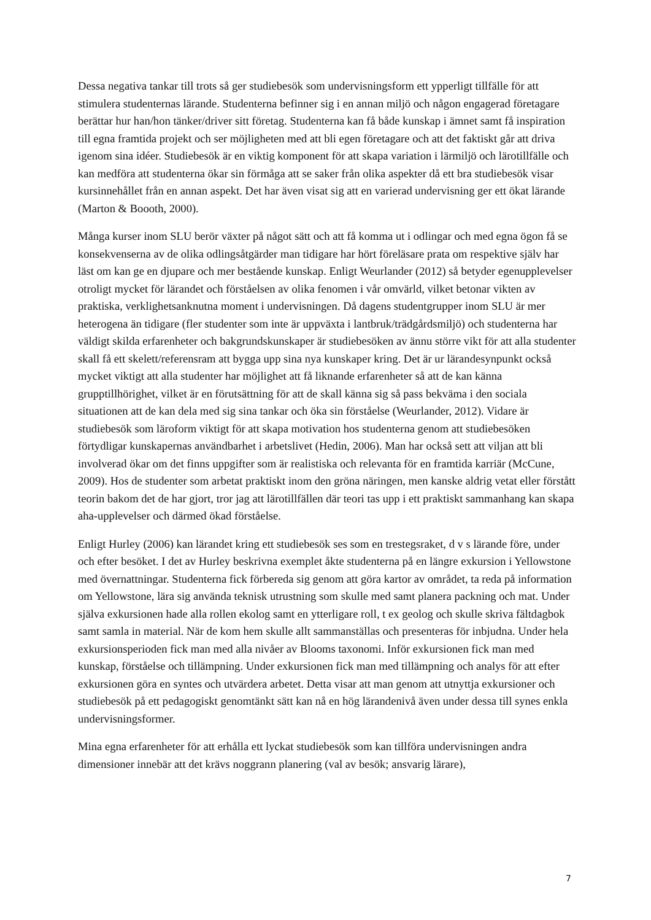Dessa negativa tankar till trots så ger studiebesök som undervisningsform ett ypperligt tillfälle för att stimulera studenternas lärande. Studenterna befinner sig i en annan miljö och någon engagerad företagare berättar hur han/hon tänker/driver sitt företag. Studenterna kan få både kunskap i ämnet samt få inspiration till egna framtida projekt och ser möjligheten med att bli egen företagare och att det faktiskt går att driva igenom sina idéer. Studiebesök är en viktig komponent för att skapa variation i lärmiljö och lärotillfälle och kan medföra att studenterna ökar sin förmåga att se saker från olika aspekter då ett bra studiebesök visar kursinnehållet från en annan aspekt. Det har även visat sig att en varierad undervisning ger ett ökat lärande (Marton & Boooth, 2000).
Många kurser inom SLU berör växter på något sätt och att få komma ut i odlingar och med egna ögon få se konsekvenserna av de olika odlingsåtgärder man tidigare har hört föreläsare prata om respektive själv har läst om kan ge en djupare och mer bestående kunskap. Enligt Weurlander (2012) så betyder egenupplevelser otroligt mycket för lärandet och förståelsen av olika fenomen i vår omvärld, vilket betonar vikten av praktiska, verklighetsanknutna moment i undervisningen. Då dagens studentgrupper inom SLU är mer heterogena än tidigare (fler studenter som inte är uppväxta i lantbruk/trädgårdsmiljö) och studenterna har väldigt skilda erfarenheter och bakgrundskunskaper är studiebesöken av ännu större vikt för att alla studenter skall få ett skelett/referensram att bygga upp sina nya kunskaper kring. Det är ur lärandesynpunkt också mycket viktigt att alla studenter har möjlighet att få liknande erfarenheter så att de kan känna grupptillhörighet, vilket är en förutsättning för att de skall känna sig så pass bekväma i den sociala situationen att de kan dela med sig sina tankar och öka sin förståelse (Weurlander, 2012). Vidare är studiebesök som läroform viktigt för att skapa motivation hos studenterna genom att studiebesöken förtydligar kunskapernas användbarhet i arbetslivet (Hedin, 2006). Man har också sett att viljan att bli involverad ökar om det finns uppgifter som är realistiska och relevanta för en framtida karriär (McCune, 2009). Hos de studenter som arbetat praktiskt inom den gröna näringen, men kanske aldrig vetat eller förstått teorin bakom det de har gjort, tror jag att lärotillfällen där teori tas upp i ett praktiskt sammanhang kan skapa aha-upplevelser och därmed ökad förståelse.
Enligt Hurley (2006) kan lärandet kring ett studiebesök ses som en trestegsraket, d v s lärande före, under och efter besöket. I det av Hurley beskrivna exemplet åkte studenterna på en längre exkursion i Yellowstone med övernattningar. Studenterna fick förbereda sig genom att göra kartor av området, ta reda på information om Yellowstone, lära sig använda teknisk utrustning som skulle med samt planera packning och mat. Under själva exkursionen hade alla rollen ekolog samt en ytterligare roll, t ex geolog och skulle skriva fältdagbok samt samla in material. När de kom hem skulle allt sammanställas och presenteras för inbjudna. Under hela exkursionsperioden fick man med alla nivåer av Blooms taxonomi. Inför exkursionen fick man med kunskap, förståelse och tillämpning. Under exkursionen fick man med tillämpning och analys för att efter exkursionen göra en syntes och utvärdera arbetet. Detta visar att man genom att utnyttja exkursioner och studiebesök på ett pedagogiskt genomtänkt sätt kan nå en hög lärandenivå även under dessa till synes enkla undervisningsformer.
Mina egna erfarenheter för att erhålla ett lyckat studiebesök som kan tillföra undervisningen andra dimensioner innebär att det krävs noggrann planering (val av besök; ansvarig lärare),
7